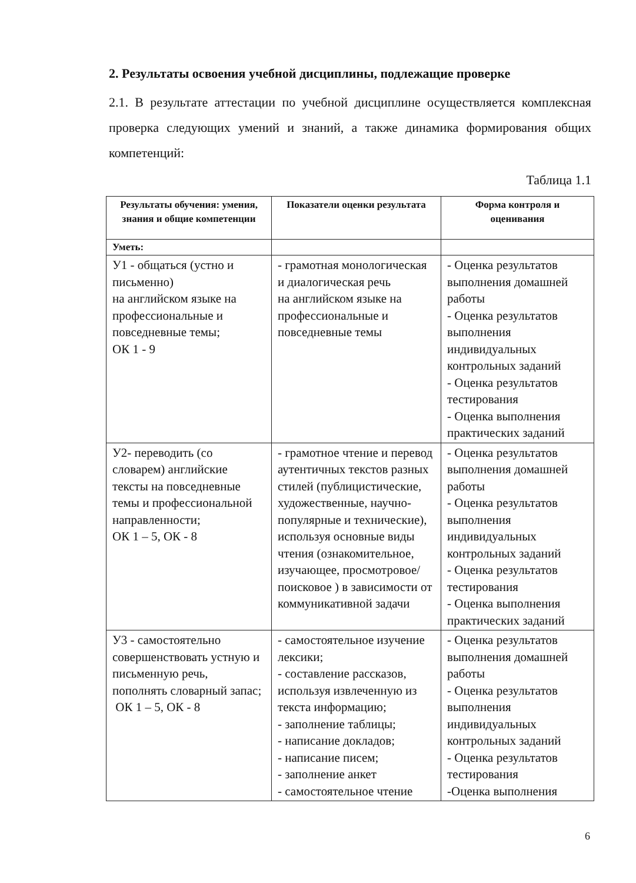2. Результаты освоения учебной дисциплины, подлежащие проверке
2.1. В результате аттестации по учебной дисциплине осуществляется комплексная проверка следующих умений и знаний, а также динамика формирования общих компетенций:
Таблица 1.1
| Результаты обучения: умения, знания и общие компетенции | Показатели оценки результата | Форма контроля и оценивания |
| --- | --- | --- |
| Уметь: | | |
| У1 - общаться (устно и письменно) на английском языке на профессиональные и повседневные темы; ОК 1 - 9 | - грамотная монологическая и диалогическая речь на английском языке на профессиональные и повседневные темы | - Оценка результатов выполнения домашней работы - Оценка результатов выполнения индивидуальных контрольных заданий - Оценка результатов тестирования - Оценка выполнения практических заданий |
| У2- переводить (со словарем) английские тексты на повседневные темы и профессиональной направленности; ОК 1 – 5, ОК - 8 | - грамотное чтение и перевод аутентичных текстов разных стилей (публицистические, художественные, научно-популярные и технические), используя основные виды чтения (ознакомительное, изучающее, просмотровое/поисковое ) в зависимости от коммуникативной задачи | - Оценка результатов выполнения домашней работы - Оценка результатов выполнения индивидуальных контрольных заданий - Оценка результатов тестирования - Оценка выполнения практических заданий |
| У3 - самостоятельно совершенствовать устную и письменную речь, пополнять словарный запас; ОК 1 – 5, ОК - 8 | - самостоятельное изучение лексики; - составление рассказов, используя извлеченную из текста информацию; - заполнение таблицы; - написание докладов; - написание писем; - заполнение анкет - самостоятельное чтение | - Оценка результатов выполнения домашней работы - Оценка результатов выполнения индивидуальных контрольных заданий - Оценка результатов тестирования -Оценка выполнения |
6